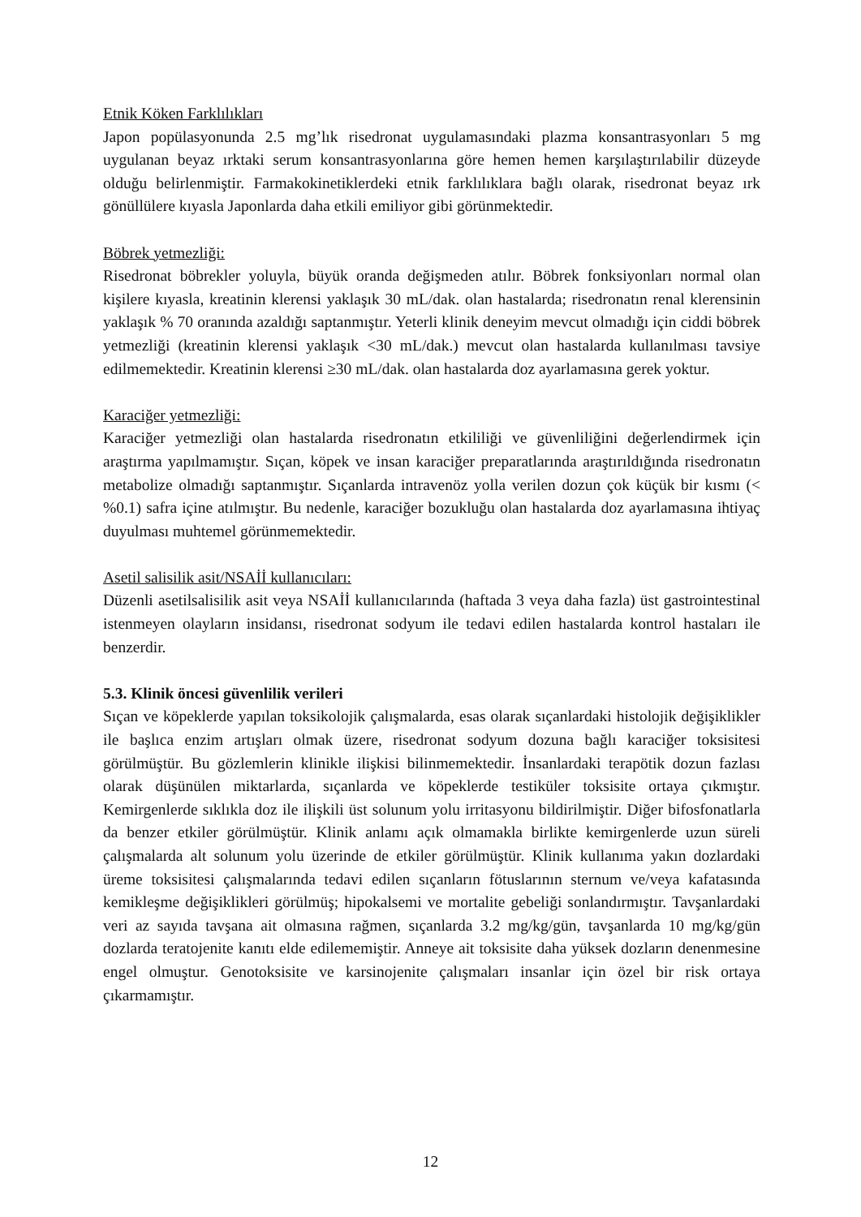Etnik Köken Farklılıkları
Japon popülasyonunda 2.5 mg’lık risedronat uygulamasındaki plazma konsantrasyonları 5 mg uygulanan beyaz ırktaki serum konsantrasyonlarına göre hemen hemen karşılaştırılabilir düzeyde olduğu belirlenmiştir. Farmakokinetiklerdeki etnik farklılıklara bağlı olarak, risedronat beyaz ırk gönüllülere kıyasla Japonlarda daha etkili emiliyor gibi görünmektedir.
Böbrek yetmezliği:
Risedronat böbrekler yoluyla, büyük oranda değişmeden atılır. Böbrek fonksiyonları normal olan kişilere kıyasla, kreatinin klerensi yaklaşık 30 mL/dak. olan hastalarda; risedronatın renal klerensinin yaklaşık % 70 oranında azaldığı saptanmıştır. Yeterli klinik deneyim mevcut olmadığı için ciddi böbrek yetmezliği (kreatinin klerensi yaklaşık <30 mL/dak.) mevcut olan hastalarda kullanılması tavsiye edilmemektedir. Kreatinin klerensi ≥30 mL/dak. olan hastalarda doz ayarlamasına gerek yoktur.
Karaciğer yetmezliği:
Karaciğer yetmezliği olan hastalarda risedronatın etkililiği ve güvenliliğini değerlendirmek için araştırma yapılmamıştır. Sıçan, köpek ve insan karaciğer preparatlarında araştırıldığında risedronatın metabolize olmadığı saptanmıştır. Sıçanlarda intravenöz yolla verilen dozun çok küçük bir kısmı (< %0.1) safra içine atılmıştır. Bu nedenle, karaciğer bozukluğu olan hastalarda doz ayarlamasına ihtiyaç duyulması muhtemel görünmemektedir.
Asetil salisilik asit/NSAİİ kullanıcıları:
Düzenli asetilsalisilik asit veya NSAİİ kullanıcılarında (haftada 3 veya daha fazla) üst gastrointestinal istenmeyen olayların insidansı, risedronat sodyum ile tedavi edilen hastalarda kontrol hastaları ile benzerdir.
5.3. Klinik öncesi güvenlilik verileri
Sıçan ve köpeklerde yapılan toksikolojik çalışmalarda, esas olarak sıçanlardaki histolojik değişiklikler ile başlıca enzim artışları olmak üzere, risedronat sodyum dozuna bağlı karaciğer toksisitesi görülmüştür. Bu gözlemlerin klinikle ilişkisi bilinmemektedir. İnsanlardaki terapötik dozun fazlası olarak düşünülen miktarlarda, sıçanlarda ve köpeklerde testiküler toksisite ortaya çıkmıştır. Kemirgenlerde sıklıkla doz ile ilişkili üst solunum yolu irritasyonu bildirilmiştir. Diğer bifosfonatlarla da benzer etkiler görülmüştür. Klinik anlamı açık olmamakla birlikte kemirgenlerde uzun süreli çalışmalarda alt solunum yolu üzerinde de etkiler görülmüştür. Klinik kullanıma yakın dozlardaki üreme toksisitesi çalışmalarında tedavi edilen sıçanların fötuslarının sternum ve/veya kafatasında kemikleşme değişiklikleri görülmüş; hipokalsemi ve mortalite gebeliği sonlandırmıştır. Tavşanlardaki veri az sayıda tavşana ait olmasına rağmen, sıçanlarda 3.2 mg/kg/gün, tavşanlarda 10 mg/kg/gün dozlarda teratojenite kanıtı elde edilememiştir. Anneye ait toksisite daha yüksek dozların denenmesine engel olmuştur. Genotoksisite ve karsinojenite çalışmaları insanlar için özel bir risk ortaya çıkarmamıştır.
12